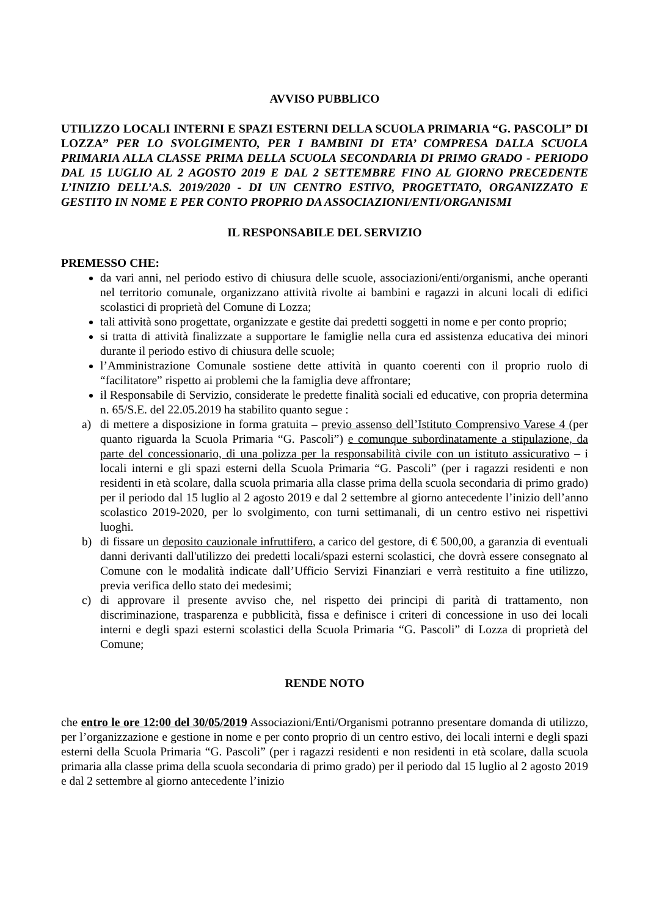AVVISO PUBBLICO
UTILIZZO LOCALI INTERNI E SPAZI ESTERNI DELLA SCUOLA PRIMARIA “G. PASCOLI” DI LOZZA” PER LO SVOLGIMENTO, PER I BAMBINI DI ETA’ COMPRESA DALLA SCUOLA PRIMARIA ALLA CLASSE PRIMA DELLA SCUOLA SECONDARIA DI PRIMO GRADO - PERIODO DAL 15 LUGLIO AL 2 AGOSTO 2019 E DAL 2 SETTEMBRE FINO AL GIORNO PRECEDENTE L’INIZIO DELL’A.S. 2019/2020 - DI UN CENTRO ESTIVO, PROGETTATO, ORGANIZZATO E GESTITO IN NOME E PER CONTO PROPRIO DA ASSOCIAZIONI/ENTI/ORGANISMI
IL RESPONSABILE DEL SERVIZIO
PREMESSO CHE:
da vari anni, nel periodo estivo di chiusura delle scuole, associazioni/enti/organismi, anche operanti nel territorio comunale, organizzano attività rivolte ai bambini e ragazzi in alcuni locali di edifici scolastici di proprietà del Comune di Lozza;
tali attività sono progettate, organizzate e gestite dai predetti soggetti in nome e per conto proprio;
si tratta di attività finalizzate a supportare le famiglie nella cura ed assistenza educativa dei minori durante il periodo estivo di chiusura delle scuole;
l’Amministrazione Comunale sostiene dette attività in quanto coerenti con il proprio ruolo di “facilitatore” rispetto ai problemi che la famiglia deve affrontare;
il Responsabile di Servizio, considerate le predette finalità sociali ed educative, con propria determina n. 65/S.E. del 22.05.2019 ha stabilito quanto segue :
a) di mettere a disposizione in forma gratuita – previo assenso dell’Istituto Comprensivo Varese 4 (per quanto riguarda la Scuola Primaria “G. Pascoli”) e comunque subordinatamente a stipulazione, da parte del concessionario, di una polizza per la responsabilità civile con un istituto assicurativo – i locali interni e gli spazi esterni della Scuola Primaria “G. Pascoli” (per i ragazzi residenti e non residenti in età scolare, dalla scuola primaria alla classe prima della scuola secondaria di primo grado) per il periodo dal 15 luglio al 2 agosto 2019 e dal 2 settembre al giorno antecedente l’inizio dell’anno scolastico 2019-2020, per lo svolgimento, con turni settimanali, di un centro estivo nei rispettivi luoghi.
b) di fissare un deposito cauzionale infruttifero, a carico del gestore, di € 500,00, a garanzia di eventuali danni derivanti dall'utilizzo dei predetti locali/spazi esterni scolastici, che dovrà essere consegnato al Comune con le modalità indicate dall’Ufficio Servizi Finanziari e verrà restituito a fine utilizzo, previa verifica dello stato dei medesimi;
c) di approvare il presente avviso che, nel rispetto dei principi di parità di trattamento, non discriminazione, trasparenza e pubblicità, fissa e definisce i criteri di concessione in uso dei locali interni e degli spazi esterni scolastici della Scuola Primaria “G. Pascoli” di Lozza di proprietà del Comune;
RENDE NOTO
che entro le ore 12:00 del 30/05/2019 Associazioni/Enti/Organismi potranno presentare domanda di utilizzo, per l’organizzazione e gestione in nome e per conto proprio di un centro estivo, dei locali interni e degli spazi esterni della Scuola Primaria “G. Pascoli” (per i ragazzi residenti e non residenti in età scolare, dalla scuola primaria alla classe prima della scuola secondaria di primo grado) per il periodo dal 15 luglio al 2 agosto 2019 e dal 2 settembre al giorno antecedente l’inizio